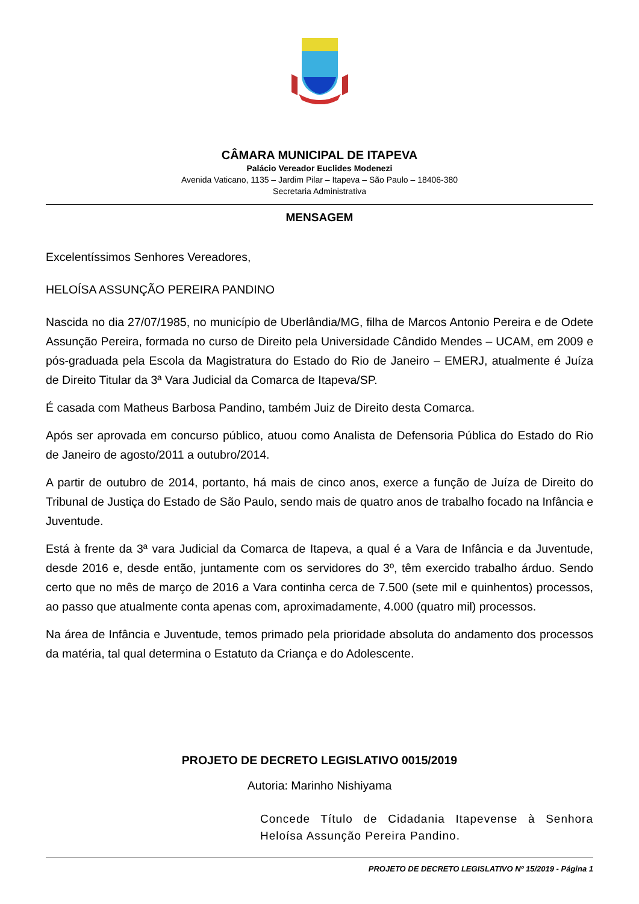CÂMARA MUNICIPAL DE ITAPEVA
Palácio Vereador Euclides Modenezi
Avenida Vaticano, 1135 – Jardim Pilar – Itapeva – São Paulo – 18406-380
Secretaria Administrativa
MENSAGEM
Excelentíssimos Senhores Vereadores,
HELOÍSA ASSUNÇÃO PEREIRA PANDINO
Nascida no dia 27/07/1985, no município de Uberlândia/MG, filha de Marcos Antonio Pereira e de Odete Assunção Pereira, formada no curso de Direito pela Universidade Cândido Mendes – UCAM, em 2009 e pós-graduada pela Escola da Magistratura do Estado do Rio de Janeiro – EMERJ, atualmente é Juíza de Direito Titular da 3ª Vara Judicial da Comarca de Itapeva/SP.
É casada com Matheus Barbosa Pandino, também Juiz de Direito desta Comarca.
Após ser aprovada em concurso público, atuou como Analista de Defensoria Pública do Estado do Rio de Janeiro de agosto/2011 a outubro/2014.
A partir de outubro de 2014, portanto, há mais de cinco anos, exerce a função de Juíza de Direito do Tribunal de Justiça do Estado de São Paulo, sendo mais de quatro anos de trabalho focado na Infância e Juventude.
Está à frente da 3ª vara Judicial da Comarca de Itapeva, a qual é a Vara de Infância e da Juventude, desde 2016 e, desde então, juntamente com os servidores do 3º, têm exercido trabalho árduo. Sendo certo que no mês de março de 2016 a Vara continha cerca de 7.500 (sete mil e quinhentos) processos, ao passo que atualmente conta apenas com, aproximadamente, 4.000 (quatro mil) processos.
Na área de Infância e Juventude, temos primado pela prioridade absoluta do andamento dos processos da matéria, tal qual determina o Estatuto da Criança e do Adolescente.
PROJETO DE DECRETO LEGISLATIVO 0015/2019
Autoria: Marinho Nishiyama
Concede Título de Cidadania Itapevense à Senhora Heloísa Assunção Pereira Pandino.
PROJETO DE DECRETO LEGISLATIVO Nº 15/2019 - Página 1